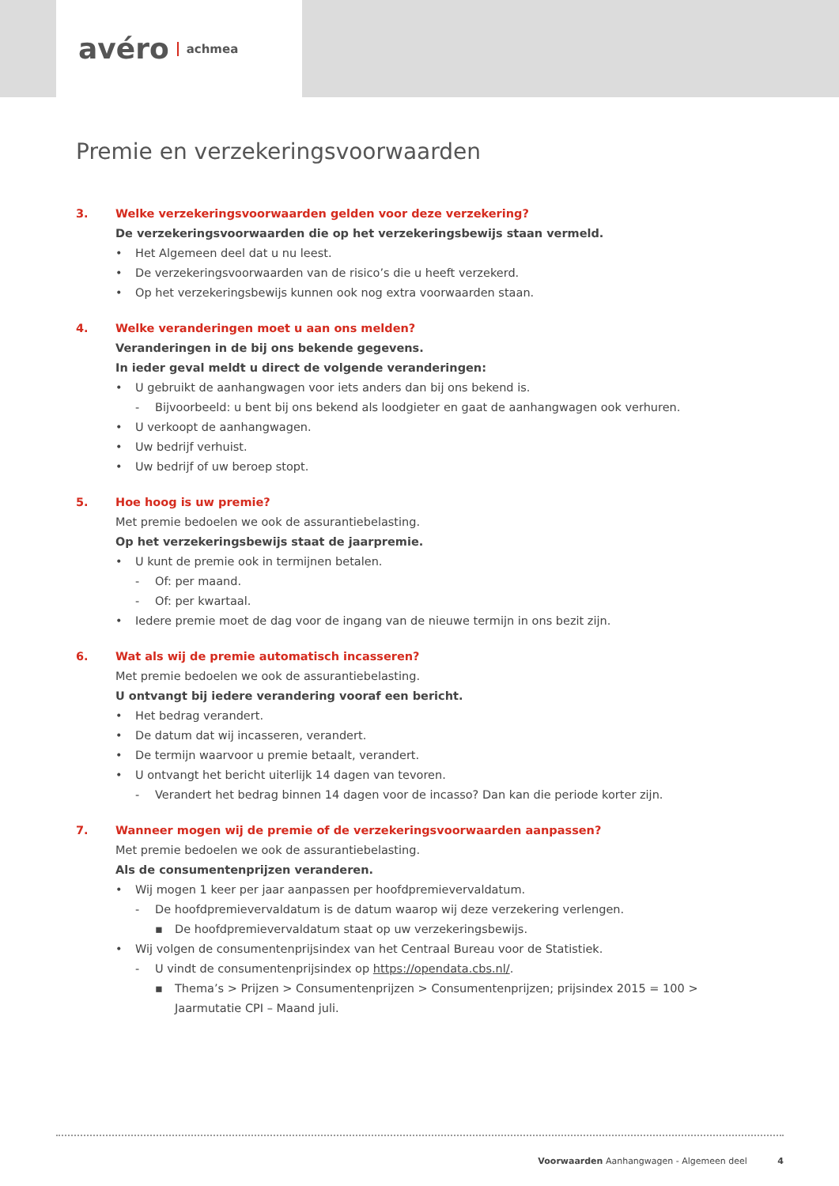avéro achmea
Premie en verzekeringsvoorwaarden
3. Welke verzekeringsvoorwaarden gelden voor deze verzekering?
De verzekeringsvoorwaarden die op het verzekeringsbewijs staan vermeld.
• Het Algemeen deel dat u nu leest.
• De verzekeringsvoorwaarden van de risico’s die u heeft verzekerd.
• Op het verzekeringsbewijs kunnen ook nog extra voorwaarden staan.
4. Welke veranderingen moet u aan ons melden?
Veranderingen in de bij ons bekende gegevens.
In ieder geval meldt u direct de volgende veranderingen:
• U gebruikt de aanhangwagen voor iets anders dan bij ons bekend is.
- Bijvoorbeeld: u bent bij ons bekend als loodgieter en gaat de aanhangwagen ook verhuren.
• U verkoopt de aanhangwagen.
• Uw bedrijf verhuist.
• Uw bedrijf of uw beroep stopt.
5. Hoe hoog is uw premie?
Met premie bedoelen we ook de assurantiebelasting.
Op het verzekeringsbewijs staat de jaarpremie.
• U kunt de premie ook in termijnen betalen.
- Of: per maand.
- Of: per kwartaal.
• Iedere premie moet de dag voor de ingang van de nieuwe termijn in ons bezit zijn.
6. Wat als wij de premie automatisch incasseren?
Met premie bedoelen we ook de assurantiebelasting.
U ontvangt bij iedere verandering vooraf een bericht.
• Het bedrag verandert.
• De datum dat wij incasseren, verandert.
• De termijn waarvoor u premie betaalt, verandert.
• U ontvangt het bericht uiterlijk 14 dagen van tevoren.
- Verandert het bedrag binnen 14 dagen voor de incasso? Dan kan die periode korter zijn.
7. Wanneer mogen wij de premie of de verzekeringsvoorwaarden aanpassen?
Met premie bedoelen we ook de assurantiebelasting.
Als de consumentenprijzen veranderen.
• Wij mogen 1 keer per jaar aanpassen per hoofdpremievervaldatum.
- De hoofdpremievervaldatum is de datum waarop wij deze verzekering verlengen.
▪ De hoofdpremievervaldatum staat op uw verzekeringsbewijs.
• Wij volgen de consumentenprijsindex van het Centraal Bureau voor de Statistiek.
- U vindt de consumentenprijsindex op https://opendata.cbs.nl/.
▪ Thema’s > Prijzen > Consumentenprijzen > Consumentenprijzen; prijsindex 2015 = 100 >
Jaarmutatie CPI – Maand juli.
Voorwaarden Aanhangwagen - Algemeen deel 4